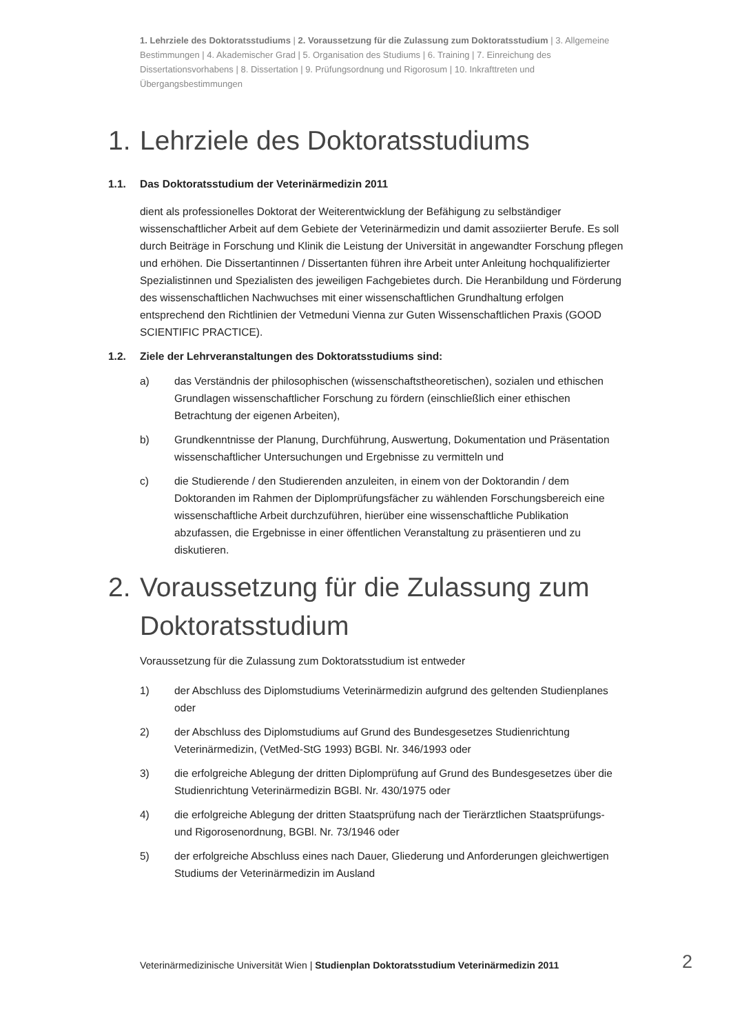1. Lehrziele des Doktoratsstudiums | 2. Voraussetzung für die Zulassung zum Doktoratsstudium | 3. Allgemeine Bestimmungen | 4. Akademischer Grad | 5. Organisation des Studiums | 6. Training | 7. Einreichung des Dissertationsvorhabens | 8. Dissertation | 9. Prüfungsordnung und Rigorosum | 10. Inkrafttreten und Übergangsbestimmungen
1. Lehrziele des Doktoratsstudiums
1.1. Das Doktoratsstudium der Veterinärmedizin 2011
dient als professionelles Doktorat der Weiterentwicklung der Befähigung zu selbständiger wissenschaftlicher Arbeit auf dem Gebiete der Veterinärmedizin und damit assoziierter Berufe. Es soll durch Beiträge in Forschung und Klinik die Leistung der Universität in angewandter Forschung pflegen und erhöhen. Die Dissertantinnen / Dissertanten führen ihre Arbeit unter Anleitung hochqualifizierter Spezialistinnen und Spezialisten des jeweiligen Fachgebietes durch. Die Heranbildung und Förderung des wissenschaftlichen Nachwuchses mit einer wissenschaftlichen Grundhaltung erfolgen entsprechend den Richtlinien der Vetmeduni Vienna zur Guten Wissenschaftlichen Praxis (GOOD SCIENTIFIC PRACTICE).
1.2. Ziele der Lehrveranstaltungen des Doktoratsstudiums sind:
a) das Verständnis der philosophischen (wissenschaftstheoretischen), sozialen und ethischen Grundlagen wissenschaftlicher Forschung zu fördern (einschließlich einer ethischen Betrachtung der eigenen Arbeiten),
b) Grundkenntnisse der Planung, Durchführung, Auswertung, Dokumentation und Präsentation wissenschaftlicher Untersuchungen und Ergebnisse zu vermitteln und
c) die Studierende / den Studierenden anzuleiten, in einem von der Doktorandin / dem Doktoranden im Rahmen der Diplomprüfungsfächer zu wählenden Forschungsbereich eine wissenschaftliche Arbeit durchzuführen, hierüber eine wissenschaftliche Publikation abzufassen, die Ergebnisse in einer öffentlichen Veranstaltung zu präsentieren und zu diskutieren.
2. Voraussetzung für die Zulassung zum Doktoratsstudium
Voraussetzung für die Zulassung zum Doktoratsstudium ist entweder
1) der Abschluss des Diplomstudiums Veterinärmedizin aufgrund des geltenden Studienplanes oder
2) der Abschluss des Diplomstudiums auf Grund des Bundesgesetzes Studienrichtung Veterinärmedizin, (VetMed-StG 1993) BGBl. Nr. 346/1993 oder
3) die erfolgreiche Ablegung der dritten Diplomprüfung auf Grund des Bundesgesetzes über die Studienrichtung Veterinärmedizin BGBl. Nr. 430/1975 oder
4) die erfolgreiche Ablegung der dritten Staatsprüfung nach der Tierärztlichen Staatsprüfungs- und Rigorosenordnung, BGBl. Nr. 73/1946 oder
5) der erfolgreiche Abschluss eines nach Dauer, Gliederung und Anforderungen gleichwertigen Studiums der Veterinärmedizin im Ausland
Veterinärmedizinische Universität Wien | Studienplan Doktoratsstudium Veterinärmedizin 2011
2